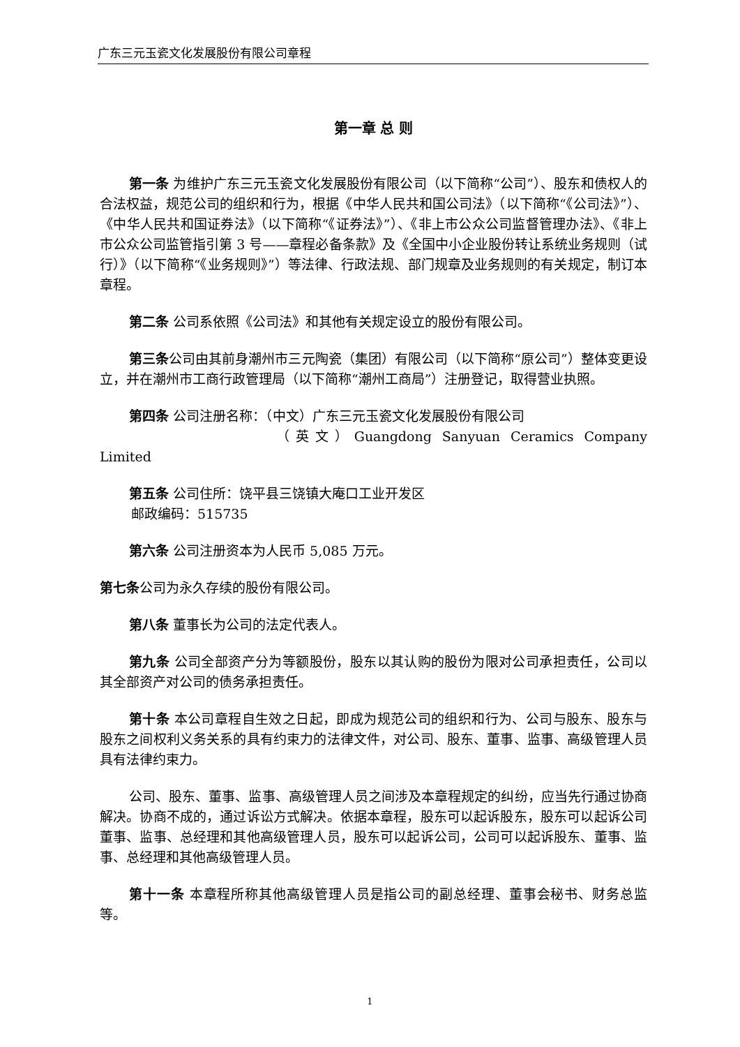广东三元玉瓷文化发展股份有限公司章程
第一章 总 则
第一条 为维护广东三元玉瓷文化发展股份有限公司（以下简称“公司”）、股东和债权人的合法权益，规范公司的组织和行为，根据《中华人民共和国公司法》（以下简称“《公司法》”）、《中华人民共和国证券法》（以下简称“《证券法》”）、《非上市公众公司监督管理办法》、《非上市公众公司监管指引第 3 号——章程必备条款》及《全国中小企业股份转让系统业务规则（试行）》（以下简称“《业务规则》”）等法律、行政法规、部门规章及业务规则的有关规定，制订本章程。
第二条 公司系依照《公司法》和其他有关规定设立的股份有限公司。
第三条公司由其前身潮州市三元陶瓷（集团）有限公司（以下简称“原公司”）整体变更设立，并在潮州市工商行政管理局（以下简称“潮州工商局”）注册登记，取得营业执照。
第四条 公司注册名称：（中文）广东三元玉瓷文化发展股份有限公司
（英文）Guangdong Sanyuan Ceramics Company Limited
第五条 公司住所：饶平县三饶镇大庵口工业开发区
邮政编码：515735
第六条 公司注册资本为人民币 5,085 万元。
第七条公司为永久存续的股份有限公司。
第八条 董事长为公司的法定代表人。
第九条 公司全部资产分为等额股份，股东以其认购的股份为限对公司承担责任，公司以其全部资产对公司的债务承担责任。
第十条 本公司章程自生效之日起，即成为规范公司的组织和行为、公司与股东、股东与股东之间权利义务关系的具有约束力的法律文件，对公司、股东、董事、监事、高级管理人员具有法律约束力。
公司、股东、董事、监事、高级管理人员之间涉及本章程规定的纠纷，应当先行通过协商解决。协商不成的，通过诉讼方式解决。依据本章程，股东可以起诉股东，股东可以起诉公司董事、监事、总经理和其他高级管理人员，股东可以起诉公司，公司可以起诉股东、董事、监事、总经理和其他高级管理人员。
第十一条 本章程所称其他高级管理人员是指公司的副总经理、董事会秘书、财务总监等。
1